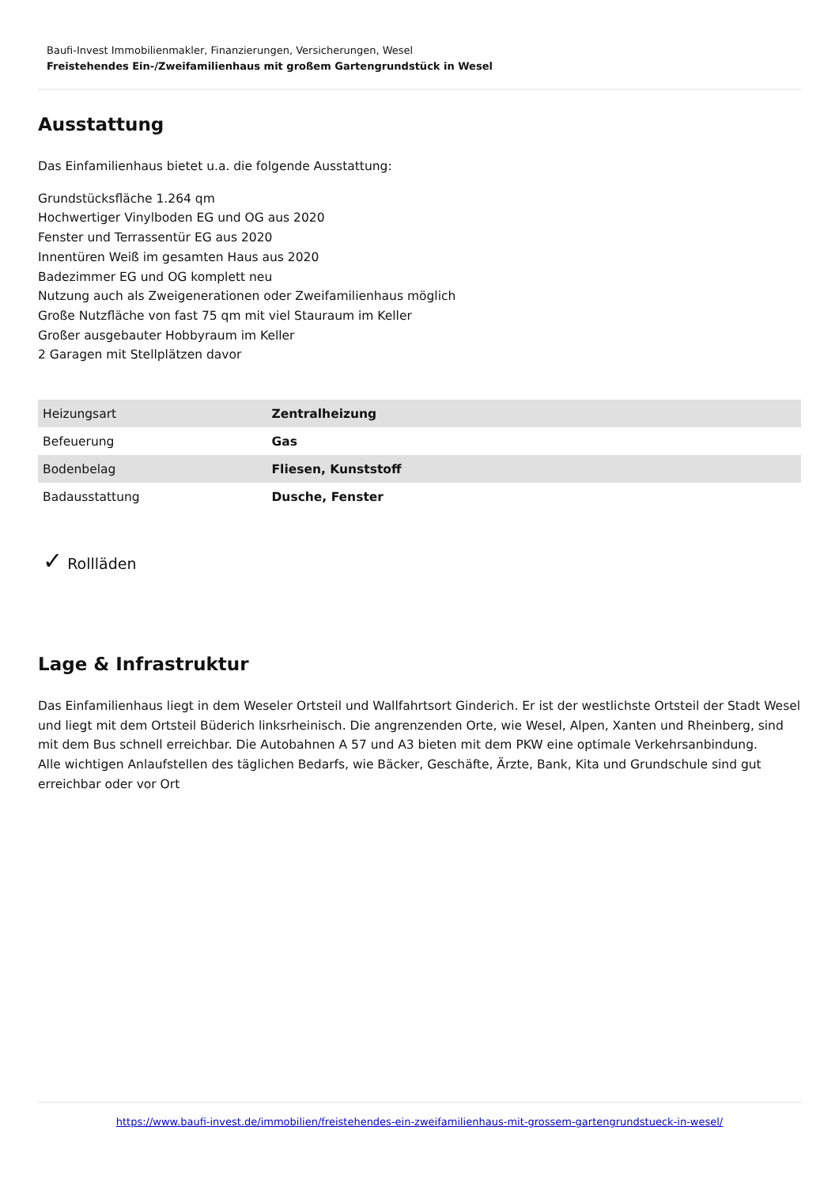Baufi-Invest Immobilienmakler, Finanzierungen, Versicherungen, Wesel
Freistehendes Ein-/Zweifamilienhaus mit großem Gartengrundstück in Wesel
Ausstattung
Das Einfamilienhaus bietet u.a. die folgende Ausstattung:
Grundstücksfläche 1.264 qm
Hochwertiger Vinylboden EG und OG aus 2020
Fenster und Terrassentür EG aus 2020
Innentüren Weiß im gesamten Haus aus 2020
Badezimmer EG und OG komplett neu
Nutzung auch als Zweigenerationen oder Zweifamilienhaus möglich
Große Nutzfläche von fast 75 qm mit viel Stauraum im Keller
Großer ausgebauter Hobbyraum im Keller
2 Garagen mit Stellplätzen davor
| Heizungsart | Zentralheizung |
| Befeuerung | Gas |
| Bodenbelag | Fliesen, Kunststoff |
| Badausstattung | Dusche, Fenster |
✓ Rollläden
Lage & Infrastruktur
Das Einfamilienhaus liegt in dem Weseler Ortsteil und Wallfahrtsort Ginderich. Er ist der westlichste Ortsteil der Stadt Wesel und liegt mit dem Ortsteil Büderich linksrheinisch. Die angrenzenden Orte, wie Wesel, Alpen, Xanten und Rheinberg, sind mit dem Bus schnell erreichbar. Die Autobahnen A 57 und A3 bieten mit dem PKW eine optimale Verkehrsanbindung.
Alle wichtigen Anlaufstellen des täglichen Bedarfs, wie Bäcker, Geschäfte, Ärzte, Bank, Kita und Grundschule sind gut erreichbar oder vor Ort
https://www.baufi-invest.de/immobilien/freistehendes-ein-zweifamilienhaus-mit-grossem-gartengrundstueck-in-wesel/